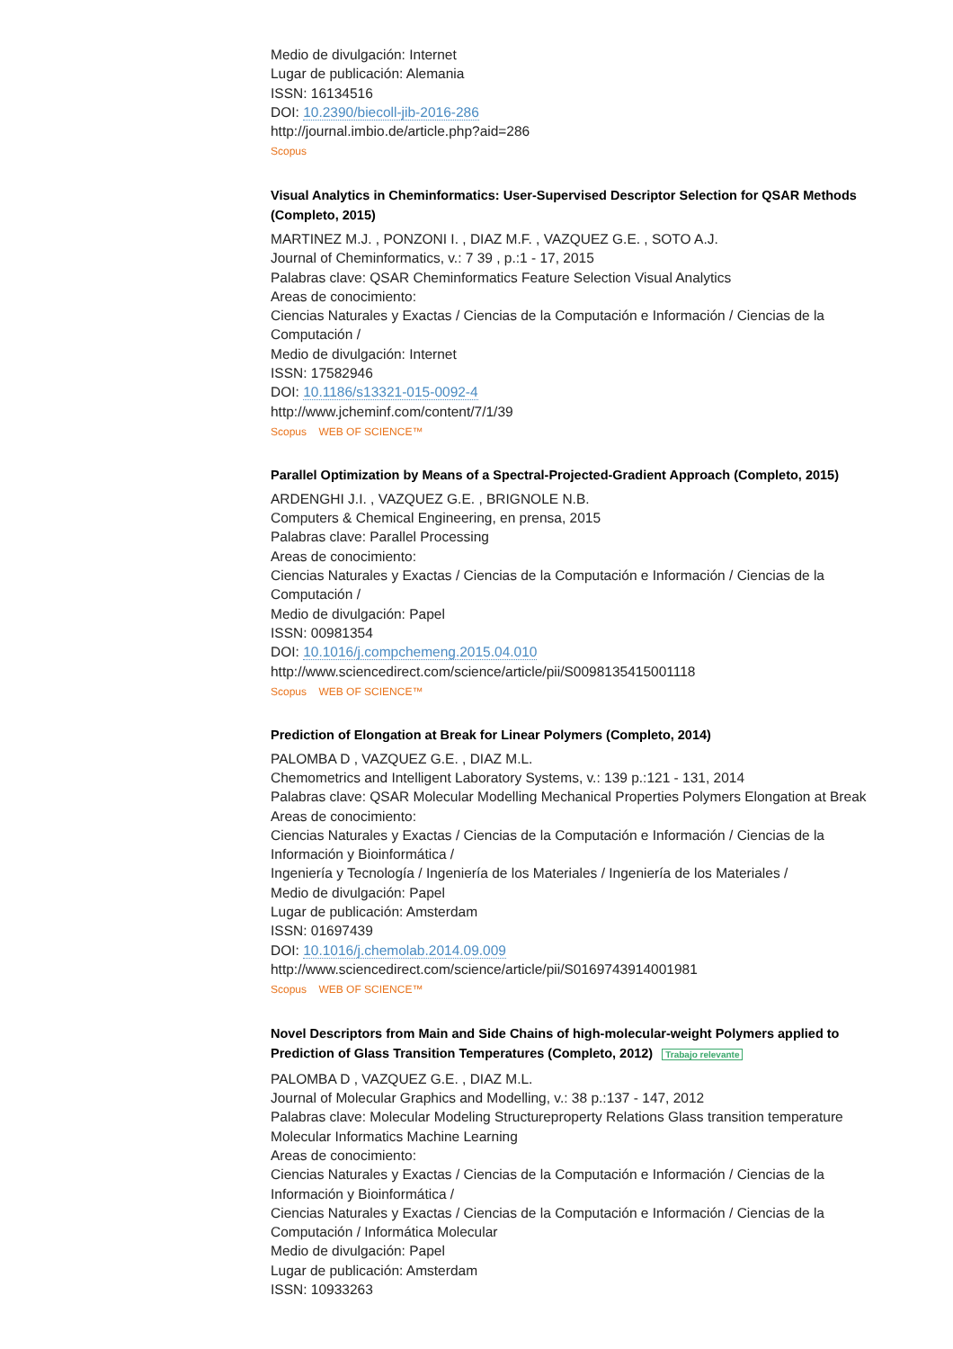Medio de divulgación: Internet
Lugar de publicación: Alemania
ISSN: 16134516
DOI: 10.2390/biecoll-jib-2016-286
http://journal.imbio.de/article.php?aid=286
Scopus
Visual Analytics in Cheminformatics: User-Supervised Descriptor Selection for QSAR Methods (Completo, 2015)
MARTINEZ M.J. , PONZONI I. , DIAZ M.F. , VAZQUEZ G.E. , SOTO A.J.
Journal of Cheminformatics, v.: 7 39 , p.:1 - 17, 2015
Palabras clave: QSAR Cheminformatics Feature Selection Visual Analytics
Areas de conocimiento:
Ciencias Naturales y Exactas / Ciencias de la Computación e Información / Ciencias de la Computación /
Medio de divulgación: Internet
ISSN: 17582946
DOI: 10.1186/s13321-015-0092-4
http://www.jcheminf.com/content/7/1/39
Scopus WEB OF SCIENCE™
Parallel Optimization by Means of a Spectral-Projected-Gradient Approach (Completo, 2015)
ARDENGHI J.I. , VAZQUEZ G.E. , BRIGNOLE N.B.
Computers & Chemical Engineering, en prensa, 2015
Palabras clave: Parallel Processing
Areas de conocimiento:
Ciencias Naturales y Exactas / Ciencias de la Computación e Información / Ciencias de la Computación /
Medio de divulgación: Papel
ISSN: 00981354
DOI: 10.1016/j.compchemeng.2015.04.010
http://www.sciencedirect.com/science/article/pii/S0098135415001118
Scopus WEB OF SCIENCE™
Prediction of Elongation at Break for Linear Polymers (Completo, 2014)
PALOMBA D , VAZQUEZ G.E. , DIAZ M.L.
Chemometrics and Intelligent Laboratory Systems, v.: 139 p.:121 - 131, 2014
Palabras clave: QSAR Molecular Modelling Mechanical Properties Polymers Elongation at Break
Areas de conocimiento:
Ciencias Naturales y Exactas / Ciencias de la Computación e Información / Ciencias de la Información y Bioinformática /
Ingeniería y Tecnología / Ingeniería de los Materiales / Ingeniería de los Materiales /
Medio de divulgación: Papel
Lugar de publicación: Amsterdam
ISSN: 01697439
DOI: 10.1016/j.chemolab.2014.09.009
http://www.sciencedirect.com/science/article/pii/S0169743914001981
Scopus WEB OF SCIENCE™
Novel Descriptors from Main and Side Chains of high-molecular-weight Polymers applied to Prediction of Glass Transition Temperatures (Completo, 2012) Trabajo relevante
PALOMBA D , VAZQUEZ G.E. , DIAZ M.L.
Journal of Molecular Graphics and Modelling, v.: 38 p.:137 - 147, 2012
Palabras clave: Molecular Modeling Structureproperty Relations Glass transition temperature Molecular Informatics Machine Learning
Areas de conocimiento:
Ciencias Naturales y Exactas / Ciencias de la Computación e Información / Ciencias de la Información y Bioinformática /
Ciencias Naturales y Exactas / Ciencias de la Computación e Información / Ciencias de la Computación / Informática Molecular
Medio de divulgación: Papel
Lugar de publicación: Amsterdam
ISSN: 10933263